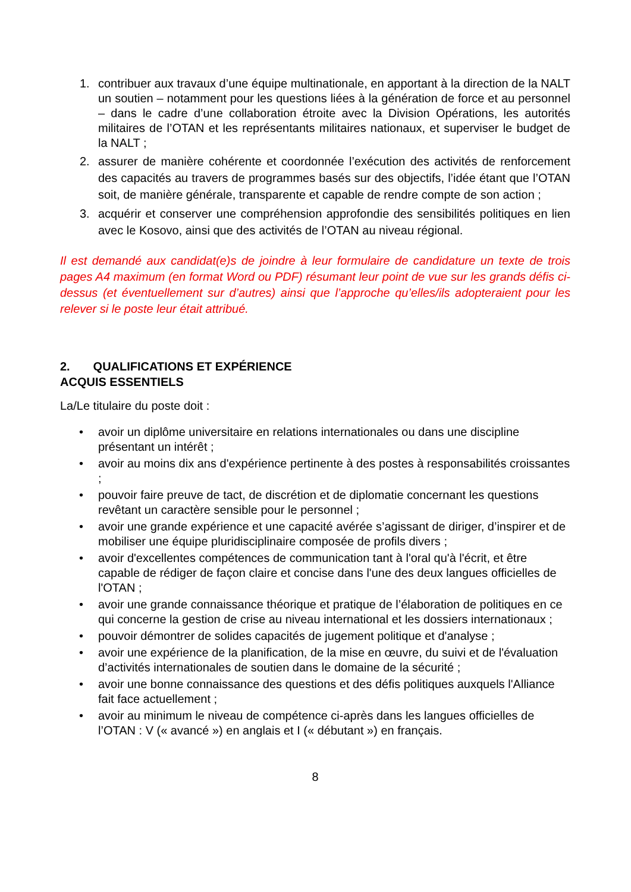1. contribuer aux travaux d’une équipe multinationale, en apportant à la direction de la NALT un soutien – notamment pour les questions liées à la génération de force et au personnel – dans le cadre d’une collaboration étroite avec la Division Opérations, les autorités militaires de l’OTAN et les représentants militaires nationaux, et superviser le budget de la NALT ;
2. assurer de manière cohérente et coordonnée l’exécution des activités de renforcement des capacités au travers de programmes basés sur des objectifs, l’idée étant que l’OTAN soit, de manière générale, transparente et capable de rendre compte de son action ;
3. acquérir et conserver une compréhension approfondie des sensibilités politiques en lien avec le Kosovo, ainsi que des activités de l’OTAN au niveau régional.
Il est demandé aux candidat(e)s de joindre à leur formulaire de candidature un texte de trois pages A4 maximum (en format Word ou PDF) résumant leur point de vue sur les grands défis ci-dessus (et éventuellement sur d’autres) ainsi que l’approche qu’elles/ils adopteraient pour les relever si le poste leur était attribué.
2. QUALIFICATIONS ET EXPÉRIENCE
ACQUIS ESSENTIELS
La/Le titulaire du poste doit :
• avoir un diplôme universitaire en relations internationales ou dans une discipline présentant un intérêt ;
• avoir au moins dix ans d'expérience pertinente à des postes à responsabilités croissantes ;
• pouvoir faire preuve de tact, de discrétion et de diplomatie concernant les questions revêtant un caractère sensible pour le personnel ;
• avoir une grande expérience et une capacité avérée s’agissant de diriger, d’inspirer et de mobiliser une équipe pluridisciplinaire composée de profils divers ;
• avoir d'excellentes compétences de communication tant à l'oral qu'à l'écrit, et être capable de rédiger de façon claire et concise dans l'une des deux langues officielles de l'OTAN ;
• avoir une grande connaissance théorique et pratique de l’élaboration de politiques en ce qui concerne la gestion de crise au niveau international et les dossiers internationaux ;
• pouvoir démontrer de solides capacités de jugement politique et d'analyse ;
• avoir une expérience de la planification, de la mise en œuvre, du suivi et de l'évaluation d’activités internationales de soutien dans le domaine de la sécurité ;
• avoir une bonne connaissance des questions et des défis politiques auxquels l'Alliance fait face actuellement ;
• avoir au minimum le niveau de compétence ci-après dans les langues officielles de l’OTAN : V (« avancé ») en anglais et I (« débutant ») en français.
8